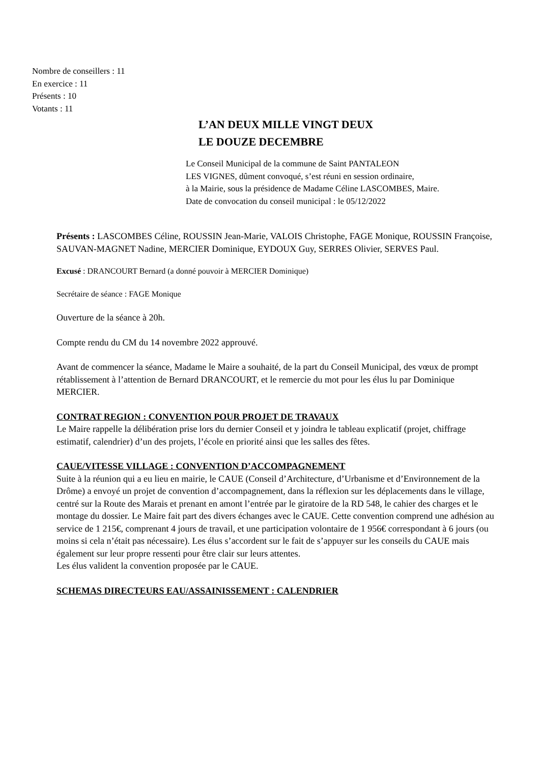Nombre de conseillers : 11
En exercice : 11
Présents : 10
Votants : 11
L’AN DEUX MILLE VINGT DEUX
LE DOUZE DECEMBRE
Le Conseil Municipal de la commune de Saint PANTALEON
LES VIGNES, dûment convoqué, s’est réuni en session ordinaire,
à la Mairie, sous la présidence de Madame Céline LASCOMBES, Maire.
Date de convocation du conseil municipal : le 05/12/2022
Présents : LASCOMBES Céline, ROUSSIN Jean-Marie, VALOIS Christophe, FAGE Monique, ROUSSIN Françoise, SAUVAN-MAGNET Nadine, MERCIER Dominique, EYDOUX Guy, SERRES Olivier, SERVES Paul.
Excusé : DRANCOURT Bernard (a donné pouvoir à MERCIER Dominique)
Secrétaire de séance : FAGE Monique
Ouverture de la séance à 20h.
Compte rendu du CM du 14 novembre 2022 approuvé.
Avant de commencer la séance, Madame le Maire a souhaité, de la part du Conseil Municipal, des vœux de prompt rétablissement à l’attention de Bernard DRANCOURT, et le remercie du mot pour les élus lu par Dominique MERCIER.
CONTRAT REGION : CONVENTION POUR PROJET DE TRAVAUX
Le Maire rappelle la délibération prise lors du dernier Conseil et y joindra le tableau explicatif (projet, chiffrage estimatif, calendrier) d’un des projets, l’école en priorité ainsi que les salles des fêtes.
CAUE/VITESSE VILLAGE : CONVENTION D’ACCOMPAGNEMENT
Suite à la réunion qui a eu lieu en mairie, le CAUE (Conseil d’Architecture, d’Urbanisme et d’Environnement de la Drôme) a envoyé un projet de convention d’accompagnement, dans la réflexion sur les déplacements dans le village, centré sur la Route des Marais et prenant en amont l’entrée par le giratoire de la RD 548, le cahier des charges et le montage du dossier. Le Maire fait part des divers échanges avec le CAUE. Cette convention comprend une adhésion au service de 1 215€, comprenant 4 jours de travail, et une participation volontaire de 1 956€ correspondant à 6 jours (ou moins si cela n’était pas nécessaire). Les élus s’accordent sur le fait de s’appuyer sur les conseils du CAUE mais également sur leur propre ressenti pour être clair sur leurs attentes.
Les élus valident la convention proposée par le CAUE.
SCHEMAS DIRECTEURS EAU/ASSAINISSEMENT : CALENDRIER